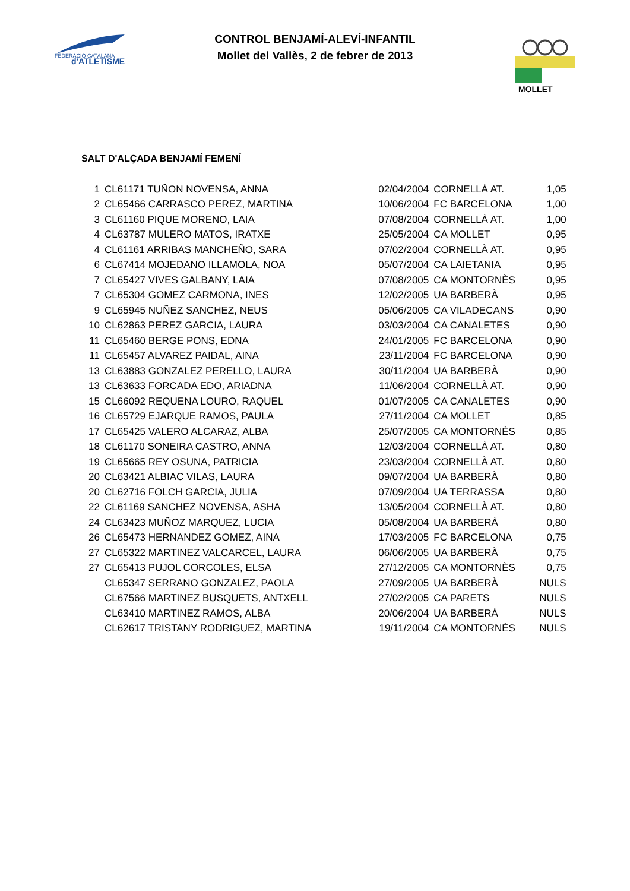FEDERACIÓ CATALANA
d'ATLETISME
MOLLET
CONTROL BENJAMÍ-ALEVÍ-INFANTIL
Mollet del Vallès, 2 de febrer de 2013
SALT D'ALÇADA BENJAMÍ FEMENÍ
| 1 | CL61171 TUÑON NOVENSA, ANNA | 02/04/2004 | CORNELLÀ AT. | 1,05 |
| 2 | CL65466 CARRASCO PEREZ, MARTINA | 10/06/2004 | FC BARCELONA | 1,00 |
| 3 | CL61160 PIQUE MORENO, LAIA | 07/08/2004 | CORNELLÀ AT. | 1,00 |
| 4 | CL63787 MULERO MATOS, IRATXE | 25/05/2004 | CA MOLLET | 0,95 |
| 4 | CL61161 ARRIBAS MANCHEÑO, SARA | 07/02/2004 | CORNELLÀ AT. | 0,95 |
| 6 | CL67414 MOJEDANO ILLAMOLA, NOA | 05/07/2004 | CA LAIETANIA | 0,95 |
| 7 | CL65427 VIVES GALBANY, LAIA | 07/08/2005 | CA MONTORNÈS | 0,95 |
| 7 | CL65304 GOMEZ CARMONA, INES | 12/02/2005 | UA BARBERÀ | 0,95 |
| 9 | CL65945 NUÑEZ SANCHEZ, NEUS | 05/06/2005 | CA VILADECANS | 0,90 |
| 10 | CL62863 PEREZ GARCIA, LAURA | 03/03/2004 | CA CANALETES | 0,90 |
| 11 | CL65460 BERGE PONS, EDNA | 24/01/2005 | FC BARCELONA | 0,90 |
| 11 | CL65457 ALVAREZ PAIDAL, AINA | 23/11/2004 | FC BARCELONA | 0,90 |
| 13 | CL63883 GONZALEZ PERELLO, LAURA | 30/11/2004 | UA BARBERÀ | 0,90 |
| 13 | CL63633 FORCADA EDO, ARIADNA | 11/06/2004 | CORNELLÀ AT. | 0,90 |
| 15 | CL66092 REQUENA LOURO, RAQUEL | 01/07/2005 | CA CANALETES | 0,90 |
| 16 | CL65729 EJARQUE RAMOS, PAULA | 27/11/2004 | CA MOLLET | 0,85 |
| 17 | CL65425 VALERO ALCARAZ, ALBA | 25/07/2005 | CA MONTORNÈS | 0,85 |
| 18 | CL61170 SONEIRA CASTRO, ANNA | 12/03/2004 | CORNELLÀ AT. | 0,80 |
| 19 | CL65665 REY OSUNA, PATRICIA | 23/03/2004 | CORNELLÀ AT. | 0,80 |
| 20 | CL63421 ALBIAC VILAS, LAURA | 09/07/2004 | UA BARBERÀ | 0,80 |
| 20 | CL62716 FOLCH GARCIA, JULIA | 07/09/2004 | UA TERRASSA | 0,80 |
| 22 | CL61169 SANCHEZ NOVENSA, ASHA | 13/05/2004 | CORNELLÀ AT. | 0,80 |
| 24 | CL63423 MUÑOZ MARQUEZ, LUCIA | 05/08/2004 | UA BARBERÀ | 0,80 |
| 26 | CL65473 HERNANDEZ GOMEZ, AINA | 17/03/2005 | FC BARCELONA | 0,75 |
| 27 | CL65322 MARTINEZ VALCARCEL, LAURA | 06/06/2005 | UA BARBERÀ | 0,75 |
| 27 | CL65413 PUJOL CORCOLES, ELSA | 27/12/2005 | CA MONTORNÈS | 0,75 |
| | CL65347 SERRANO GONZALEZ, PAOLA | 27/09/2005 | UA BARBERÀ | NULS |
| | CL67566 MARTINEZ BUSQUETS, ANTXELL | 27/02/2005 | CA PARETS | NULS |
| | CL63410 MARTINEZ RAMOS, ALBA | 20/06/2004 | UA BARBERÀ | NULS |
| | CL62617 TRISTANY RODRIGUEZ, MARTINA | 19/11/2004 | CA MONTORNÈS | NULS |